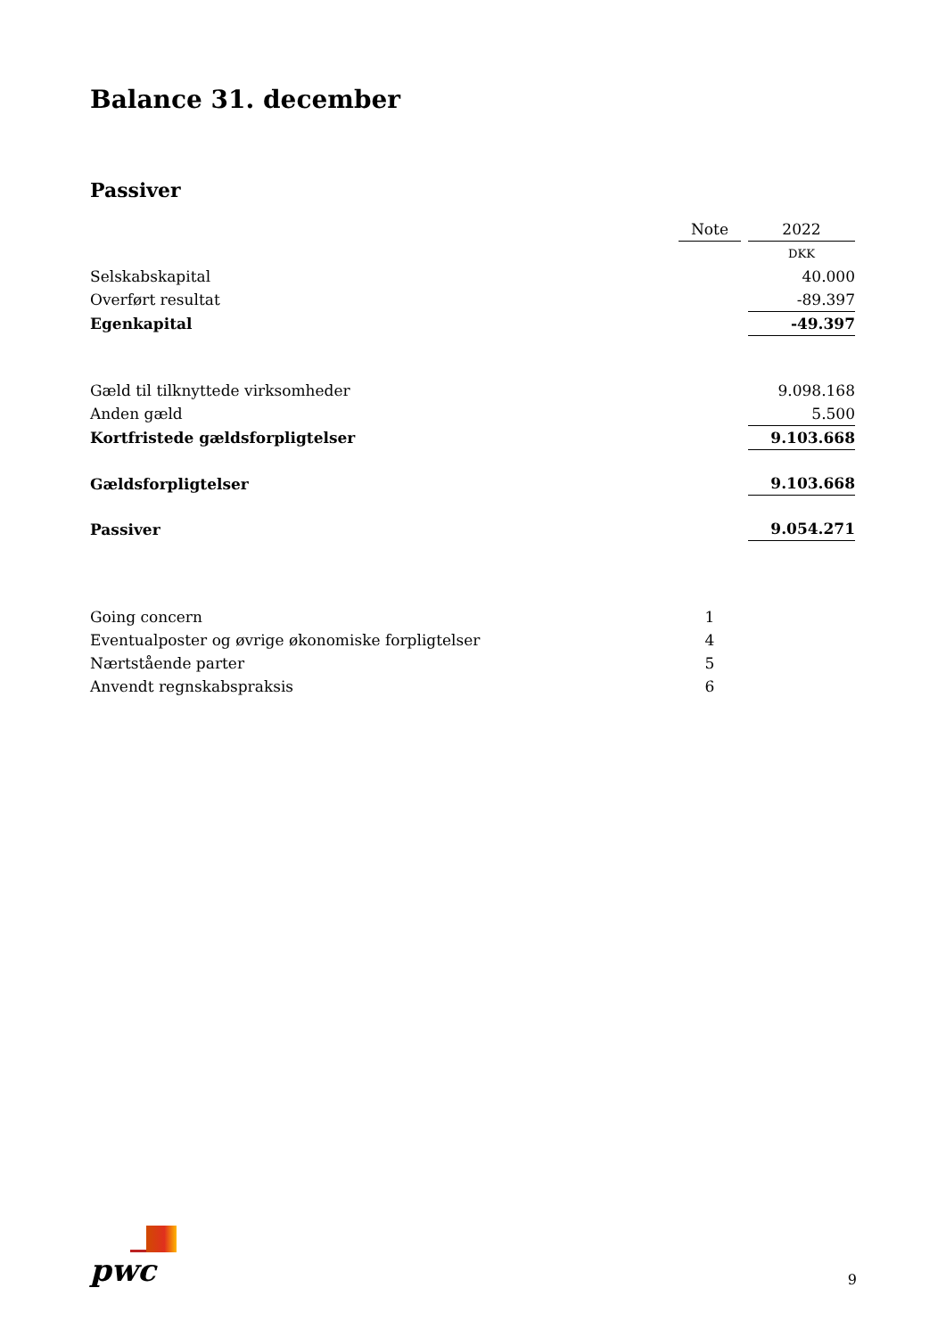Balance 31. december
Passiver
| | Note | | 2022 |
| | | | DKK |
| Selskabskapital | | | 40.000 |
| Overført resultat | | | -89.397 |
| Egenkapital | | | -49.397 |
| Gæld til tilknyttede virksomheder | | | 9.098.168 |
| Anden gæld | | | 5.500 |
| Kortfristede gældsforpligtelser | | | 9.103.668 |
| Gældsforpligtelser | | | 9.103.668 |
| Passiver | | | 9.054.271 |
| Going concern | 1 | | |
| Eventualposter og øvrige økonomiske forpligtelser | 4 | | |
| Nærtstående parter | 5 | | |
| Anvendt regnskabspraksis | 6 | | |
pwc
9